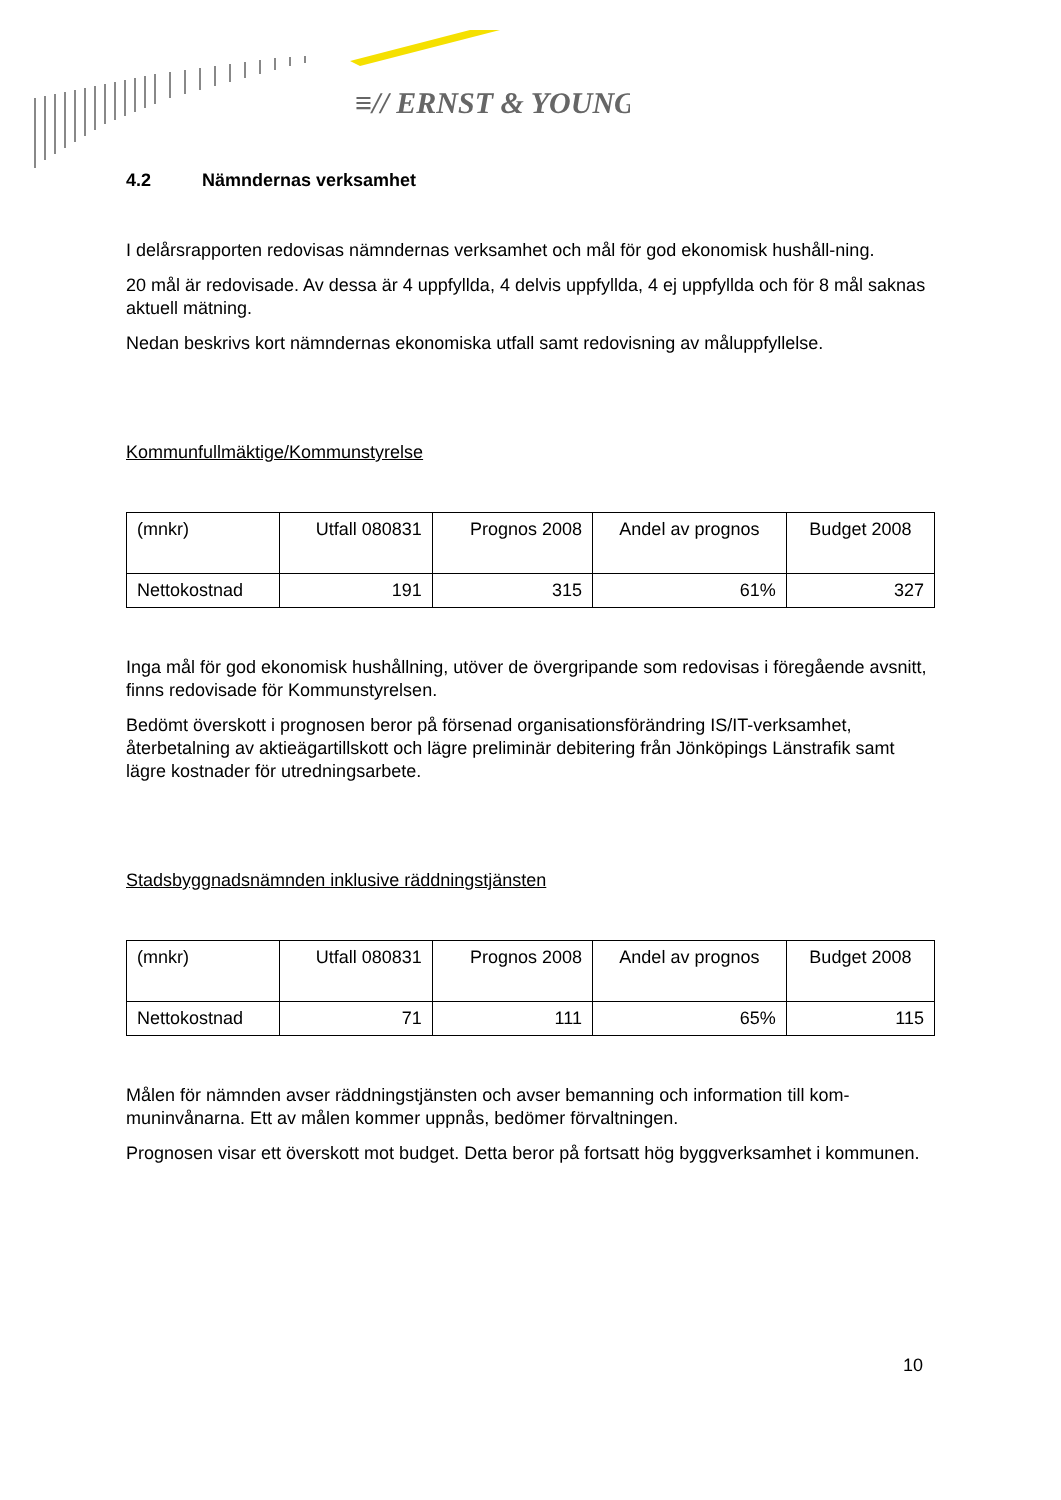≡// ERNST & YOUNG
4.2 Nämndernas verksamhet
I delårsrapporten redovisas nämndernas verksamhet och mål för god ekonomisk hushåll-ning.
20 mål är redovisade. Av dessa är 4 uppfyllda, 4 delvis uppfyllda, 4 ej uppfyllda och för 8 mål saknas aktuell mätning.
Nedan beskrivs kort nämndernas ekonomiska utfall samt redovisning av måluppfyllelse.
Kommunfullmäktige/Kommunstyrelse
| (mnkr) | Utfall 080831 | Prognos 2008 | Andel av prognos | Budget 2008 |
| Nettokostnad | 191 | 315 | 61% | 327 |
Inga mål för god ekonomisk hushållning, utöver de övergripande som redovisas i föregående avsnitt, finns redovisade för Kommunstyrelsen.
Bedömt överskott i prognosen beror på försenad organisationsförändring IS/IT-verksamhet, återbetalning av aktieägartillskott och lägre preliminär debitering från Jönköpings Länstrafik samt lägre kostnader för utredningsarbete.
Stadsbyggnadsnämnden inklusive räddningstjänsten
| (mnkr) | Utfall 080831 | Prognos 2008 | Andel av prognos | Budget 2008 |
| Nettokostnad | 71 | 111 | 65% | 115 |
Målen för nämnden avser räddningstjänsten och avser bemanning och information till kom-muninvånarna. Ett av målen kommer uppnås, bedömer förvaltningen.
Prognosen visar ett överskott mot budget. Detta beror på fortsatt hög byggverksamhet i kommunen.
10